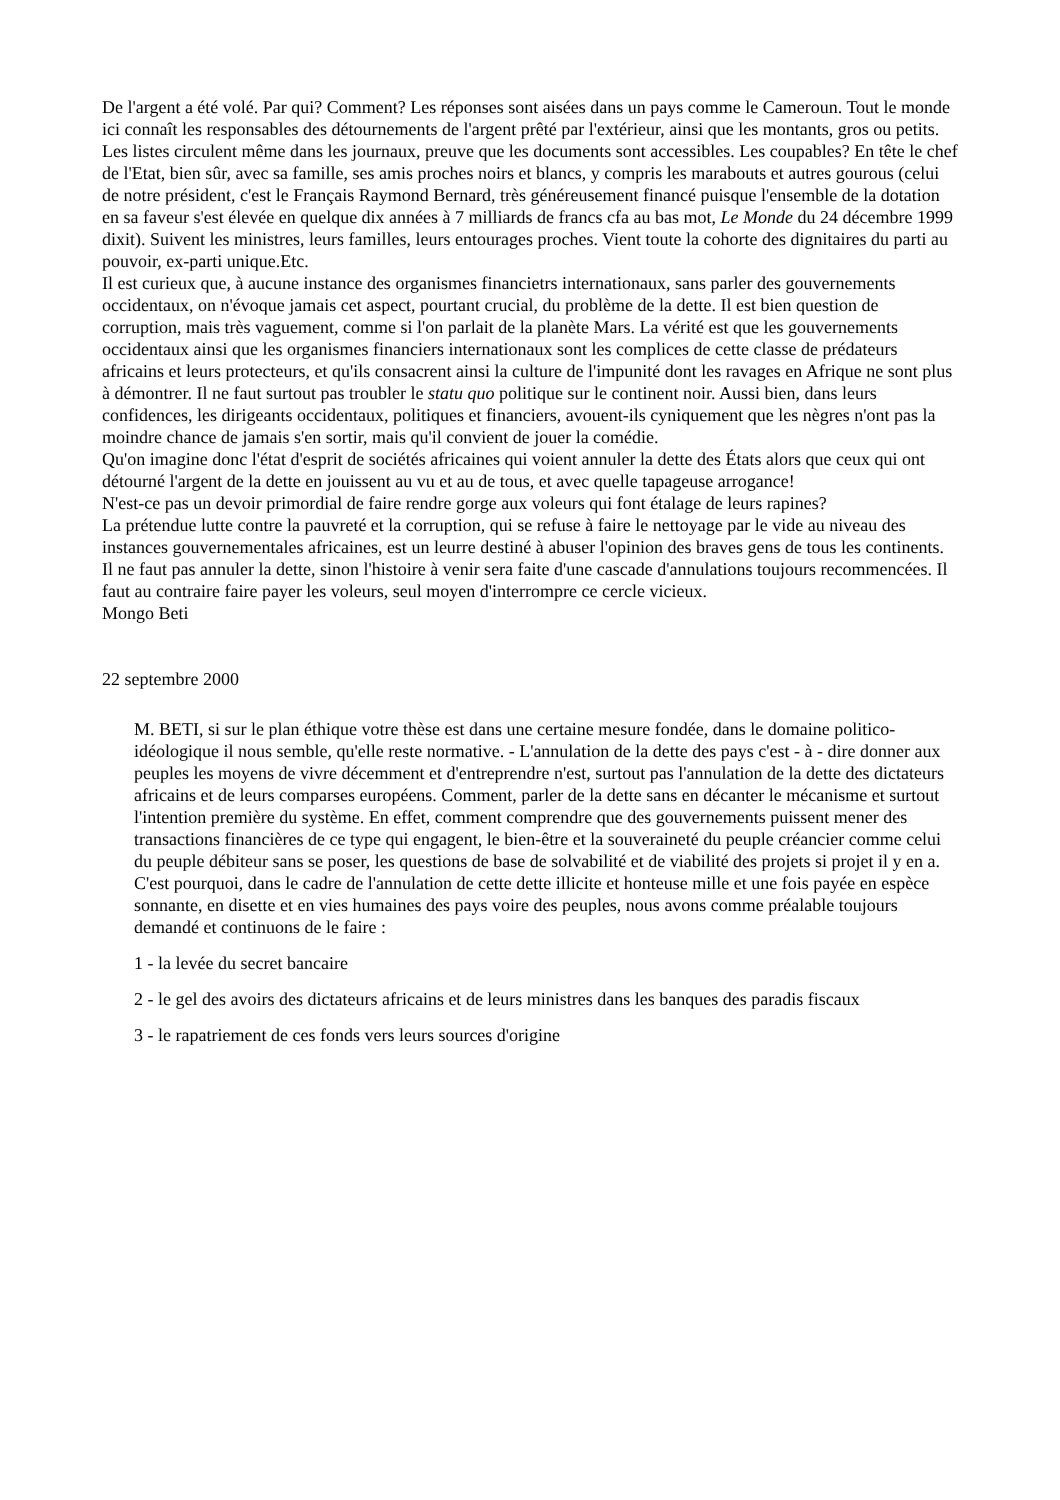De l'argent a été volé. Par qui? Comment? Les réponses sont aisées dans un pays comme le Cameroun. Tout le monde ici connaît les responsables des détournements de l'argent prêté par l'extérieur, ainsi que les montants, gros ou petits. Les listes circulent même dans les journaux, preuve que les documents sont accessibles. Les coupables? En tête le chef de l'Etat, bien sûr, avec sa famille, ses amis proches noirs et blancs, y compris les marabouts et autres gourous (celui de notre président, c'est le Français Raymond Bernard, très généreusement financé puisque l'ensemble de la dotation en sa faveur s'est élevée en quelque dix années à 7 milliards de francs cfa au bas mot, Le Monde du 24 décembre 1999 dixit). Suivent les ministres, leurs familles, leurs entourages proches. Vient toute la cohorte des dignitaires du parti au pouvoir, ex-parti unique.Etc.
Il est curieux que, à aucune instance des organismes financietrs internationaux, sans parler des gouvernements occidentaux, on n'évoque jamais cet aspect, pourtant crucial, du problème de la dette. Il est bien question de corruption, mais très vaguement, comme si l'on parlait de la planète Mars. La vérité est que les gouvernements occidentaux ainsi que les organismes financiers internationaux sont les complices de cette classe de prédateurs africains et leurs protecteurs, et qu'ils consacrent ainsi la culture de l'impunité dont les ravages en Afrique ne sont plus à démontrer. Il ne faut surtout pas troubler le statu quo politique sur le continent noir. Aussi bien, dans leurs confidences, les dirigeants occidentaux, politiques et financiers, avouent-ils cyniquement que les nègres n'ont pas la moindre chance de jamais s'en sortir, mais qu'il convient de jouer la comédie.
Qu'on imagine donc l'état d'esprit de sociétés africaines qui voient annuler la dette des États alors que ceux qui ont détourné l'argent de la dette en jouissent au vu et au de tous, et avec quelle tapageuse arrogance!
N'est-ce pas un devoir primordial de faire rendre gorge aux voleurs qui font étalage de leurs rapines?
La prétendue lutte contre la pauvreté et la corruption, qui se refuse à faire le nettoyage par le vide au niveau des instances gouvernementales africaines, est un leurre destiné à abuser l'opinion des braves gens de tous les continents.
Il ne faut pas annuler la dette, sinon l'histoire à venir sera faite d'une cascade d'annulations toujours recommencées. Il faut au contraire faire payer les voleurs, seul moyen d'interrompre ce cercle vicieux.
Mongo Beti
22 septembre 2000
M. BETI, si sur le plan éthique votre thèse est dans une certaine mesure fondée, dans le domaine politico-idéologique il nous semble, qu'elle reste normative. - L'annulation de la dette des pays c'est - à - dire donner aux peuples les moyens de vivre décemment et d'entreprendre n'est, surtout pas l'annulation de la dette des dictateurs africains et de leurs comparses européens. Comment, parler de la dette sans en décanter le mécanisme et surtout l'intention première du système. En effet, comment comprendre que des gouvernements puissent mener des transactions financières de ce type qui engagent, le bien-être et la souveraineté du peuple créancier comme celui du peuple débiteur sans se poser, les questions de base de solvabilité et de viabilité des projets si projet il y en a. C'est pourquoi, dans le cadre de l'annulation de cette dette illicite et honteuse mille et une fois payée en espèce sonnante, en disette et en vies humaines des pays voire des peuples, nous avons comme préalable toujours demandé et continuons de le faire :
1 - la levée du secret bancaire
2 - le gel des avoirs des dictateurs africains et de leurs ministres dans les banques des paradis fiscaux
3 - le rapatriement de ces fonds vers leurs sources d'origine